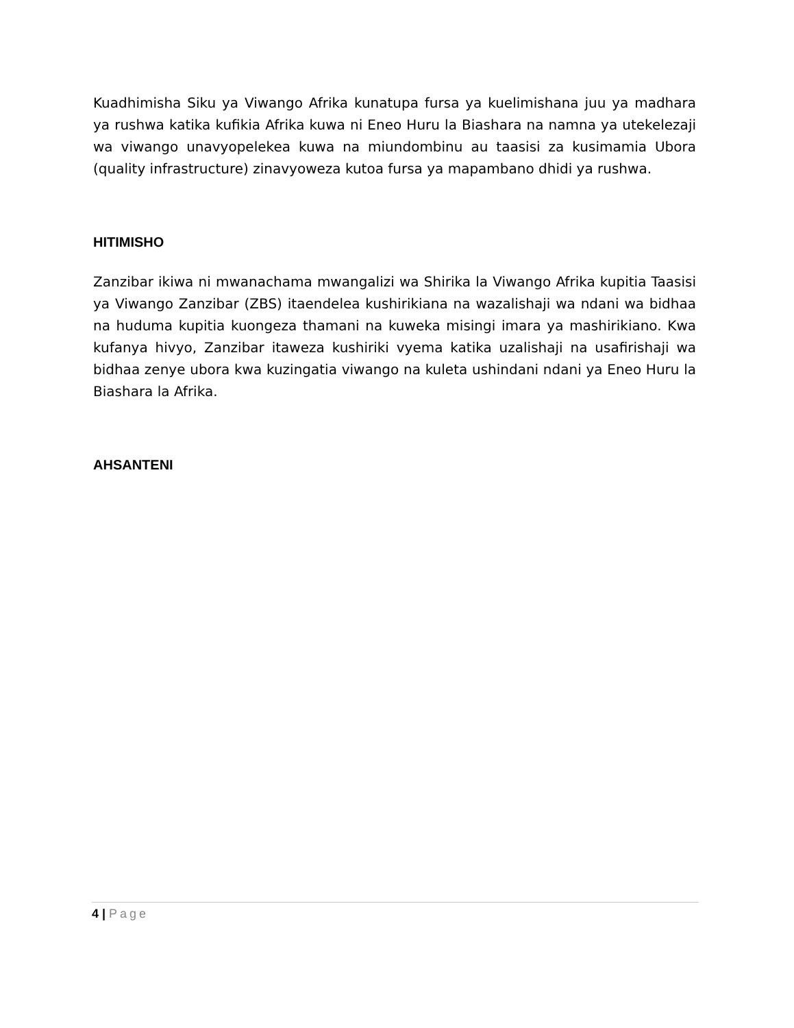Kuadhimisha Siku ya Viwango Afrika kunatupa fursa ya kuelimishana juu ya madhara ya rushwa katika kufikia Afrika kuwa ni Eneo Huru la Biashara na namna ya utekelezaji wa viwango unavyopelekea kuwa na miundombinu au taasisi za kusimamia Ubora (quality infrastructure) zinavyoweza kutoa fursa ya mapambano dhidi ya rushwa.
HITIMISHO
Zanzibar ikiwa ni mwanachama mwangalizi wa Shirika la Viwango Afrika kupitia Taasisi ya Viwango Zanzibar (ZBS) itaendelea kushirikiana na wazalishaji wa ndani wa bidhaa na huduma kupitia kuongeza thamani na kuweka misingi imara ya mashirikiano. Kwa kufanya hivyo, Zanzibar itaweza kushiriki vyema katika uzalishaji na usafirishaji wa bidhaa zenye ubora kwa kuzingatia viwango na kuleta ushindani ndani ya Eneo Huru la Biashara la Afrika.
AHSANTENI
4 | Page